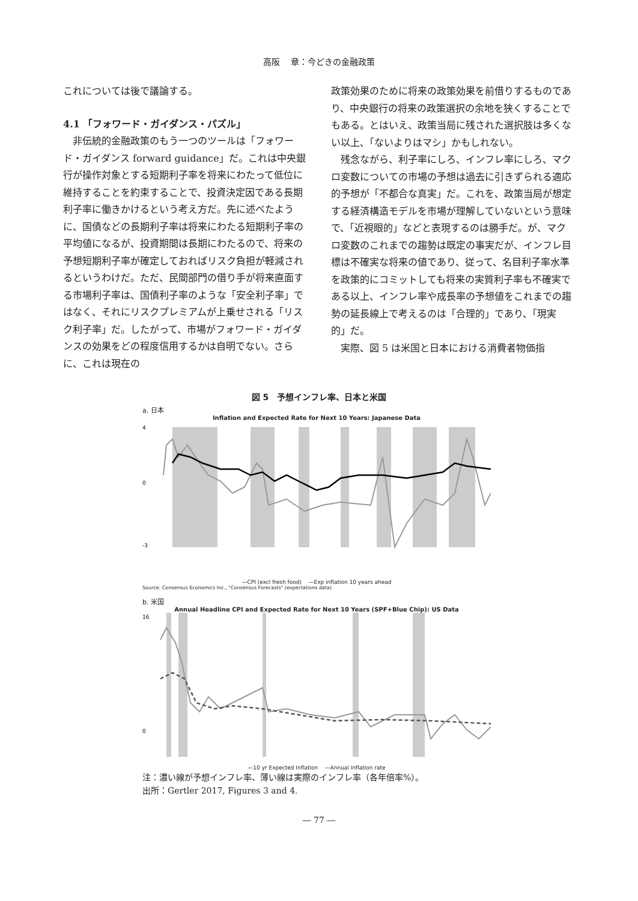高阪　 章：今どきの金融政策
これについては後で議論する。
4.1 「フォワード・ガイダンス・パズル」
非伝統的金融政策のもう一つのツールは「フォワード・ガイダンス forward guidance」だ。これは中央銀行が操作対象とする短期利子率を将来にわたって低位に維持することを約束することで、投資決定因である長期利子率に働きかけるという考え方だ。先に述べたように、国債などの長期利子率は将来にわたる短期利子率の平均値になるが、投資期間は長期にわたるので、将来の予想短期利子率が確定しておればリスク負担が軽減されるというわけだ。ただ、民間部門の借り手が将来直面する市場利子率は、国債利子率のような「安全利子率」ではなく、それにリスクプレミアムが上乗せされる「リスク利子率」だ。したがって、市場がフォワード・ガイダンスの効果をどの程度信用するかは自明でない。さらに、これは現在の
政策効果のために将来の政策効果を前借りするものであり、中央銀行の将来の政策選択の余地を狭くすることでもある。とはいえ、政策当局に残された選択肢は多くない以上、「ないよりはマシ」かもしれない。
残念ながら、利子率にしろ、インフレ率にしろ、マクロ変数についての市場の予想は過去に引きずられる適応的予想が「不都合な真実」だ。これを、政策当局が想定する経済構造モデルを市場が理解していないという意味で、「近視眼的」などと表現するのは勝手だ。が、マクロ変数のこれまでの趨勢は既定の事実だが、インフレ目標は不確実な将来の値であり、従って、名目利子率水準を政策的にコミットしても将来の実質利子率も不確実である以上、インフレ率や成長率の予想値をこれまでの趨勢の延長線上で考えるのは「合理的」であり、「現実的」だ。
実際、図 5 は米国と日本における消費者物価指
図 5　予想インフレ率、日本と米国
a. 日本
Inflation and Expected Rate for Next 10 Years: Japanese Data
4
0
-3
—CPI (excl fresh food) —Exp inflation 10 years ahead
Source: Consensus Economics Inc., "Consensus Forecasts" (expectations data)
b. 米国
Annual Headline CPI and Expected Rate for Next 10 Years (SPF+Blue Chip): US Data
16
0
—10 yr Expected Inflation —Annual Inflation rate
注：濃い線が予想インフレ率、薄い線は実際のインフレ率（各年倍率%）。
出所：Gertler 2017, Figures 3 and 4.
― 77 ―